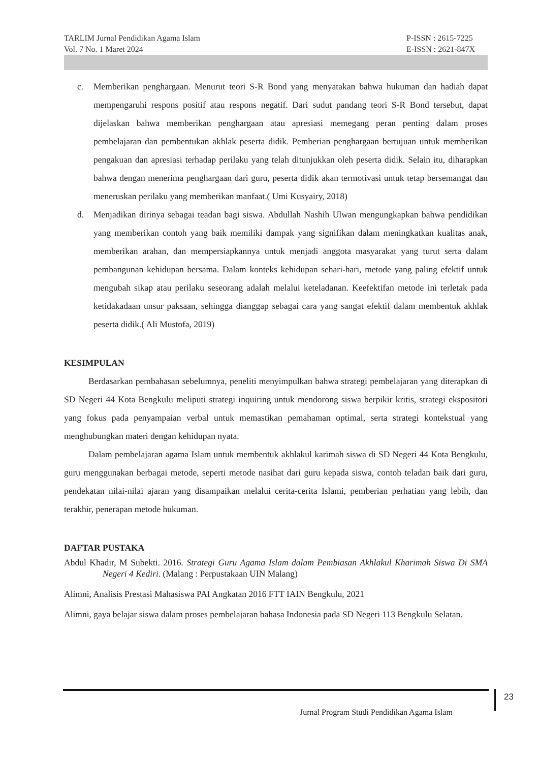TARLIM Jurnal Pendidikan Agama Islam
Vol. 7 No. 1 Maret 2024
P-ISSN : 2615-7225
E-ISSN : 2621-847X
c. Memberikan penghargaan. Menurut teori S-R Bond yang menyatakan bahwa hukuman dan hadiah dapat mempengaruhi respons positif atau respons negatif. Dari sudut pandang teori S-R Bond tersebut, dapat dijelaskan bahwa memberikan penghargaan atau apresiasi memegang peran penting dalam proses pembelajaran dan pembentukan akhlak peserta didik. Pemberian penghargaan bertujuan untuk memberikan pengakuan dan apresiasi terhadap perilaku yang telah ditunjukkan oleh peserta didik. Selain itu, diharapkan bahwa dengan menerima penghargaan dari guru, peserta didik akan termotivasi untuk tetap bersemangat dan meneruskan perilaku yang memberikan manfaat.( Umi Kusyairy, 2018)
d. Menjadikan dirinya sebagai teadan bagi siswa. Abdullah Nashih Ulwan mengungkapkan bahwa pendidikan yang memberikan contoh yang baik memiliki dampak yang signifikan dalam meningkatkan kualitas anak, memberikan arahan, dan mempersiapkannya untuk menjadi anggota masyarakat yang turut serta dalam pembangunan kehidupan bersama. Dalam konteks kehidupan sehari-hari, metode yang paling efektif untuk mengubah sikap atau perilaku seseorang adalah melalui keteladanan. Keefektifan metode ini terletak pada ketidakadaan unsur paksaan, sehingga dianggap sebagai cara yang sangat efektif dalam membentuk akhlak peserta didik.( Ali Mustofa, 2019)
KESIMPULAN
Berdasarkan pembahasan sebelumnya, peneliti menyimpulkan bahwa strategi pembelajaran yang diterapkan di SD Negeri 44 Kota Bengkulu meliputi strategi inquiring untuk mendorong siswa berpikir kritis, strategi ekspositori yang fokus pada penyampaian verbal untuk memastikan pemahaman optimal, serta strategi kontekstual yang menghubungkan materi dengan kehidupan nyata.
Dalam pembelajaran agama Islam untuk membentuk akhlakul karimah siswa di SD Negeri 44 Kota Bengkulu, guru menggunakan berbagai metode, seperti metode nasihat dari guru kepada siswa, contoh teladan baik dari guru, pendekatan nilai-nilai ajaran yang disampaikan melalui cerita-cerita Islami, pemberian perhatian yang lebih, dan terakhir, penerapan metode hukuman.
DAFTAR PUSTAKA
Abdul Khadir, M Subekti. 2016. Strategi Guru Agama Islam dalam Pembiasan Akhlakul Kharimah Siswa Di SMA Negeri 4 Kediri. (Malang : Perpustakaan UIN Malang)
Alimni, Analisis Prestasi Mahasiswa PAI Angkatan 2016 FTT IAIN Bengkulu, 2021
Alimni, gaya belajar siswa dalam proses pembelajaran bahasa Indonesia pada SD Negeri 113 Bengkulu Selatan.
23
Jurnal Program Studi Pendidikan Agama Islam